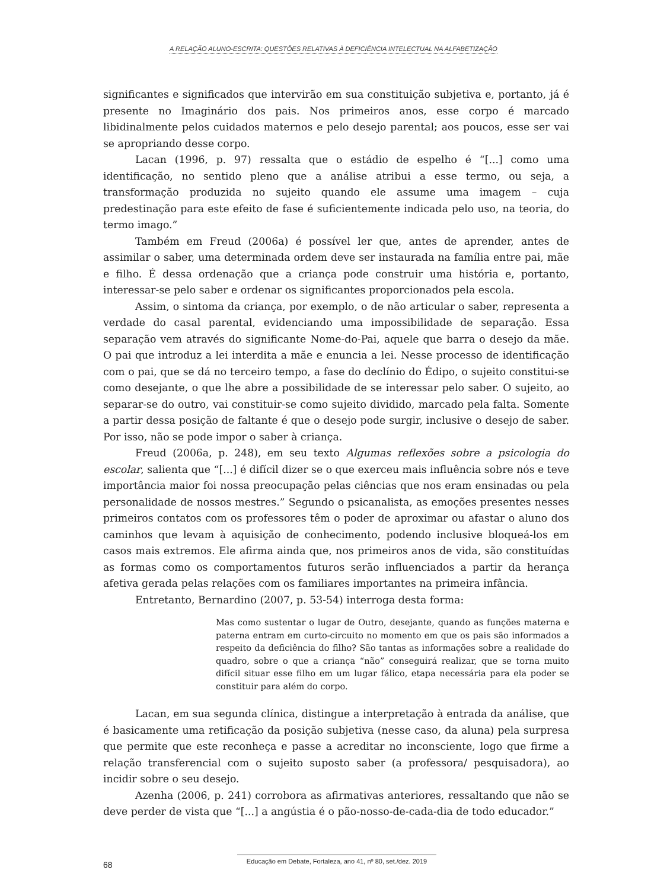A RELAÇÃO ALUNO-ESCRITA: QUESTÕES RELATIVAS À DEFICIÊNCIA INTELECTUAL NA ALFABETIZAÇÃO
significantes e significados que intervirão em sua constituição subjetiva e, portanto, já é presente no Imaginário dos pais. Nos primeiros anos, esse corpo é marcado libidinalmente pelos cuidados maternos e pelo desejo parental; aos poucos, esse ser vai se apropriando desse corpo.
Lacan (1996, p. 97) ressalta que o estádio de espelho é “[...] como uma identificação, no sentido pleno que a análise atribui a esse termo, ou seja, a transformação produzida no sujeito quando ele assume uma imagem – cuja predestinação para este efeito de fase é suficientemente indicada pelo uso, na teoria, do termo imago.”
Também em Freud (2006a) é possível ler que, antes de aprender, antes de assimilar o saber, uma determinada ordem deve ser instaurada na família entre pai, mãe e filho. É dessa ordenação que a criança pode construir uma história e, portanto, interessar-se pelo saber e ordenar os significantes proporcionados pela escola.
Assim, o sintoma da criança, por exemplo, o de não articular o saber, representa a verdade do casal parental, evidenciando uma impossibilidade de separação. Essa separação vem através do significante Nome-do-Pai, aquele que barra o desejo da mãe. O pai que introduz a lei interdita a mãe e enuncia a lei. Nesse processo de identificação com o pai, que se dá no terceiro tempo, a fase do declínio do Édipo, o sujeito constitui-se como desejante, o que lhe abre a possibilidade de se interessar pelo saber. O sujeito, ao separar-se do outro, vai constituir-se como sujeito dividido, marcado pela falta. Somente a partir dessa posição de faltante é que o desejo pode surgir, inclusive o desejo de saber. Por isso, não se pode impor o saber à criança.
Freud (2006a, p. 248), em seu texto Algumas reflexões sobre a psicologia do escolar, salienta que “[...] é difícil dizer se o que exerceu mais influência sobre nós e teve importância maior foi nossa preocupação pelas ciências que nos eram ensinadas ou pela personalidade de nossos mestres.” Segundo o psicanalista, as emoções presentes nesses primeiros contatos com os professores têm o poder de aproximar ou afastar o aluno dos caminhos que levam à aquisição de conhecimento, podendo inclusive bloqueá-los em casos mais extremos. Ele afirma ainda que, nos primeiros anos de vida, são constituídas as formas como os comportamentos futuros serão influenciados a partir da herança afetiva gerada pelas relações com os familiares importantes na primeira infância.
Entretanto, Bernardino (2007, p. 53-54) interroga desta forma:
Mas como sustentar o lugar de Outro, desejante, quando as funções materna e paterna entram em curto-circuito no momento em que os pais são informados a respeito da deficiência do filho? São tantas as informações sobre a realidade do quadro, sobre o que a criança “não” conseguirá realizar, que se torna muito difícil situar esse filho em um lugar fálico, etapa necessária para ela poder se constituir para além do corpo.
Lacan, em sua segunda clínica, distingue a interpretação à entrada da análise, que é basicamente uma retificação da posição subjetiva (nesse caso, da aluna) pela surpresa que permite que este reconheça e passe a acreditar no inconsciente, logo que firme a relação transferencial com o sujeito suposto saber (a professora/ pesquisadora), ao incidir sobre o seu desejo.
Azenha (2006, p. 241) corrobora as afirmativas anteriores, ressaltando que não se deve perder de vista que “[...] a angústia é o pão-nosso-de-cada-dia de todo educador.”
68
Educação em Debate, Fortaleza, ano 41, nº 80, set./dez. 2019